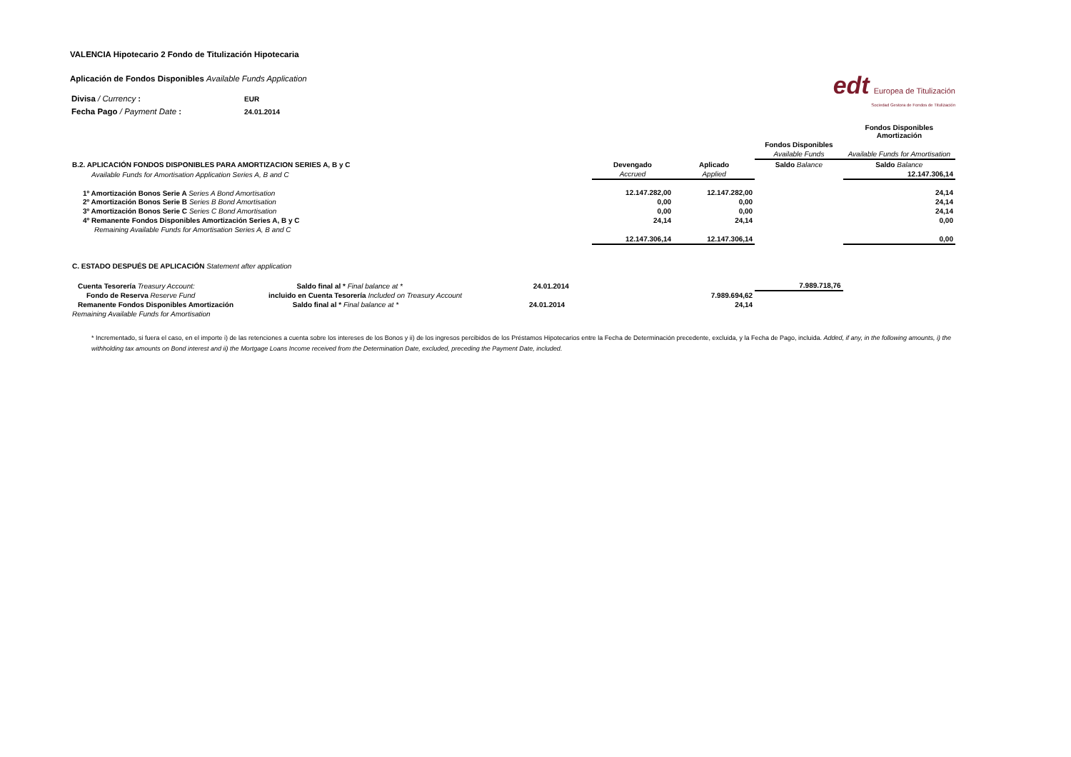VALENCIA Hipotecario 2 Fondo de Titulización Hipotecaria
Aplicación de Fondos Disponibles Available Funds Application
edt Europea de Titulización
Sociedad Gestora de Fondos de Titulización
| Divisa / Currency : | EUR |
| Fecha Pago / Payment Date : | 24.01.2014 |
| | | | | | Fondos Disponibles Amortización |
| | | | | Fondos Disponibles | |
| | | | | Available Funds | Available Funds for Amortisation |
| B.2. APLICACIÓN FONDOS DISPONIBLES PARA AMORTIZACION SERIES A, B y C | | Devengado | Aplicado | Saldo Balance | Saldo Balance |
| Available Funds for Amortisation Application Series A, B and C | | Accrued | Applied | | 12.147.306,14 |
| 1º Amortización Bonos Serie A Series A Bond Amortisation | | 12.147.282,00 | 12.147.282,00 | | 24,14 |
| 2º Amortización Bonos Serie B Series B Bond Amortisation | | 0,00 | 0,00 | | 24,14 |
| 3º Amortización Bonos Serie C Series C Bond Amortisation | | 0,00 | 0,00 | | 24,14 |
| 4º Remanente Fondos Disponibles Amortización Series A, B y C | | 24,14 | 24,14 | | 0,00 |
| Remaining Available Funds for Amortisation Series A, B and C | | | | | |
| | | 12.147.306,14 | 12.147.306,14 | | 0,00 |
| C. ESTADO DESPUÉS DE APLICACIÓN Statement after application | | | | | |
| Cuenta Tesorería Treasury Account: Saldo final al * Final balance at * 24.01.2014 | | | | 7.989.718,76 | |
| Fondo de Reserva Reserve Fund incluido en Cuenta Tesorería Included on Treasury Account | | | 7.989.694,62 | | |
| Remanente Fondos Disponibles Amortización Saldo final al * Final balance at * 24.01.2014 | | | 24,14 | | |
| Remaining Available Funds for Amortisation | | | | | |
* Incrementado, si fuera el caso, en el importe i) de las retenciones a cuenta sobre los intereses de los Bonos y ii) de los ingresos percibidos de los Préstamos Hipotecarios entre la Fecha de Determinación precedente, excluida, y la Fecha de Pago, incluida. Added, if any, in the following amounts, i) the withholding tax amounts on Bond interest and ii) the Mortgage Loans Income received from the Determination Date, excluded, preceding the Payment Date, included.